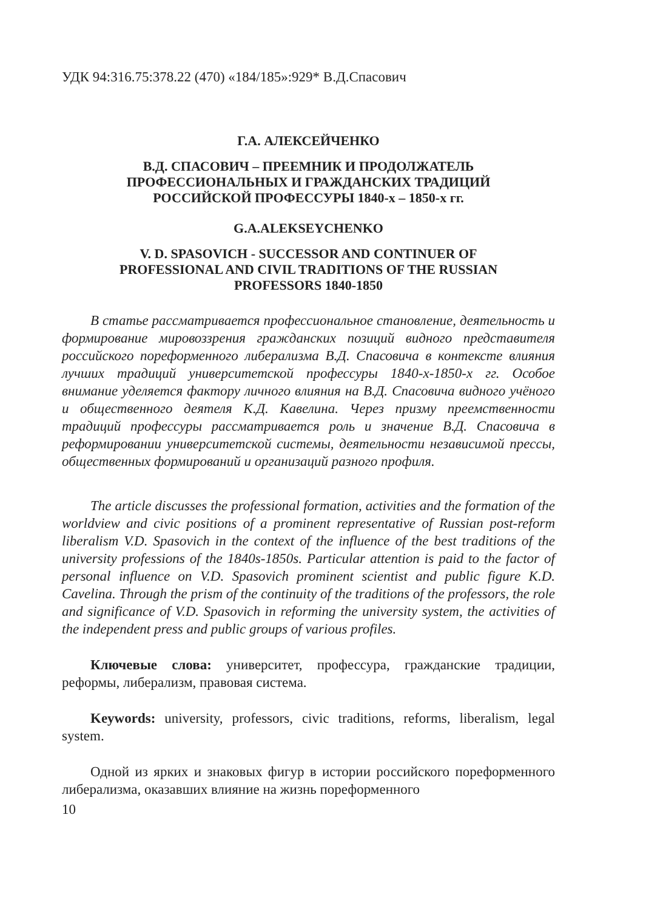УДК 94:316.75:378.22 (470) «184/185»:929* В.Д.Спасович
Г.А. АЛЕКСЕЙЧЕНКО
В.Д. СПАСОВИЧ – ПРЕЕМНИК И ПРОДОЛЖАТЕЛЬ
ПРОФЕССИОНАЛЬНЫХ И ГРАЖДАНСКИХ ТРАДИЦИЙ
РОССИЙСКОЙ ПРОФЕССУРЫ 1840-х – 1850-х гг.
G.A.ALEKSEYCHENKO
V. D. SPASOVICH - SUCCESSOR AND CONTINUER OF
PROFESSIONAL AND CIVIL TRADITIONS OF THE RUSSIAN
PROFESSORS 1840-1850
В статье рассматривается профессиональное становление, деятельность и формирование мировоззрения гражданских позиций видного представителя российского пореформенного либерализма В.Д. Спасовича в контексте влияния лучших традиций университетской профессуры 1840-х-1850-х гг. Особое внимание уделяется фактору личного влияния на В.Д. Спасовича видного учёного и общественного деятеля К.Д. Кавелина. Через призму преемственности традиций профессуры рассматривается роль и значение В.Д. Спасовича в реформировании университетской системы, деятельности независимой прессы, общественных формирований и организаций разного профиля.
The article discusses the professional formation, activities and the formation of the worldview and civic positions of a prominent representative of Russian post-reform liberalism V.D. Spasovich in the context of the influence of the best traditions of the university professions of the 1840s-1850s. Particular attention is paid to the factor of personal influence on V.D. Spasovich prominent scientist and public figure K.D. Cavelina. Through the prism of the continuity of the traditions of the professors, the role and significance of V.D. Spasovich in reforming the university system, the activities of the independent press and public groups of various profiles.
Ключевые слова: университет, профессура, гражданские традиции, реформы, либерализм, правовая система.
Keywords: university, professors, civic traditions, reforms, liberalism, legal system.
Одной из ярких и знаковых фигур в истории российского пореформенного либерализма, оказавших влияние на жизнь пореформенного
10